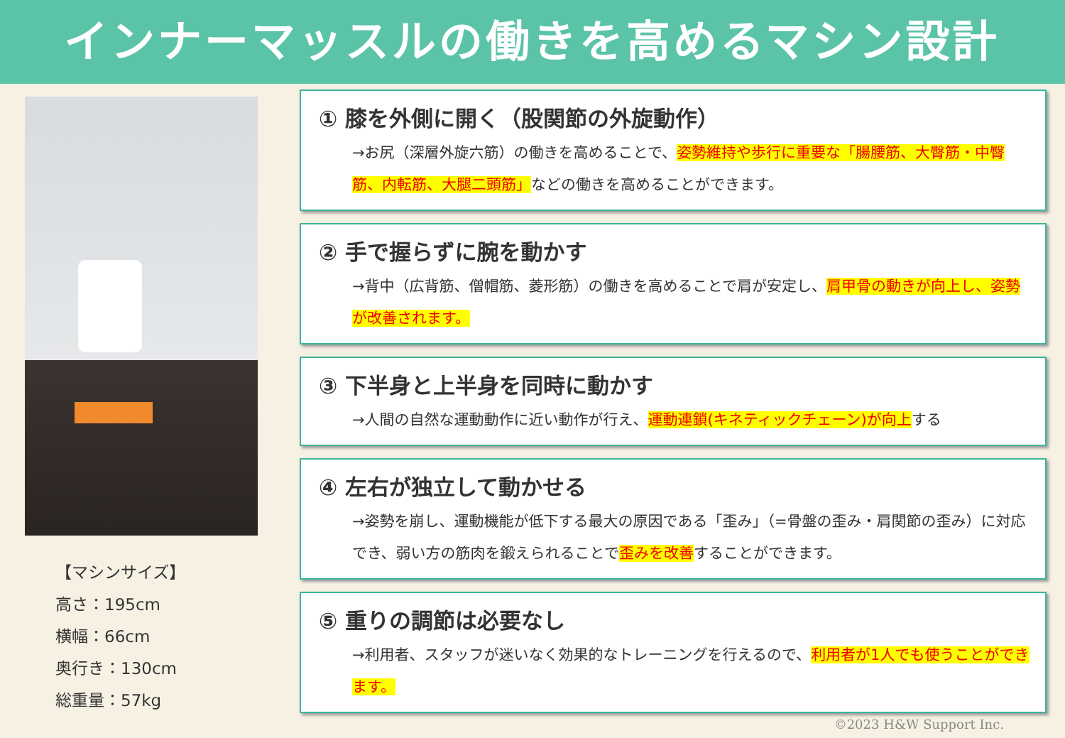インナーマッスルの働きを高めるマシン設計
【マシンサイズ】
高さ：195cm
横幅：66cm
奥行き：130cm
総重量：57kg
① 膝を外側に開く（股関節の外旋動作）
→お尻（深層外旋六筋）の働きを高めることで、姿勢維持や歩行に重要な「腸腰筋、大臀筋・中臀筋、内転筋、大腿二頭筋」などの働きを高めることができます。
② 手で握らずに腕を動かす
→背中（広背筋、僧帽筋、菱形筋）の働きを高めることで肩が安定し、肩甲骨の動きが向上し、姿勢が改善されます。
③ 下半身と上半身を同時に動かす
→人間の自然な運動動作に近い動作が行え、運動連鎖(キネティックチェーン)が向上する
④ 左右が独立して動かせる
→姿勢を崩し、運動機能が低下する最大の原因である「歪み」（=骨盤の歪み・肩関節の歪み）に対応でき、弱い方の筋肉を鍛えられることで歪みを改善することができます。
⑤ 重りの調節は必要なし
→利用者、スタッフが迷いなく効果的なトレーニングを行えるので、利用者が1人でも使うことができます。
©2023 H&W Support Inc.